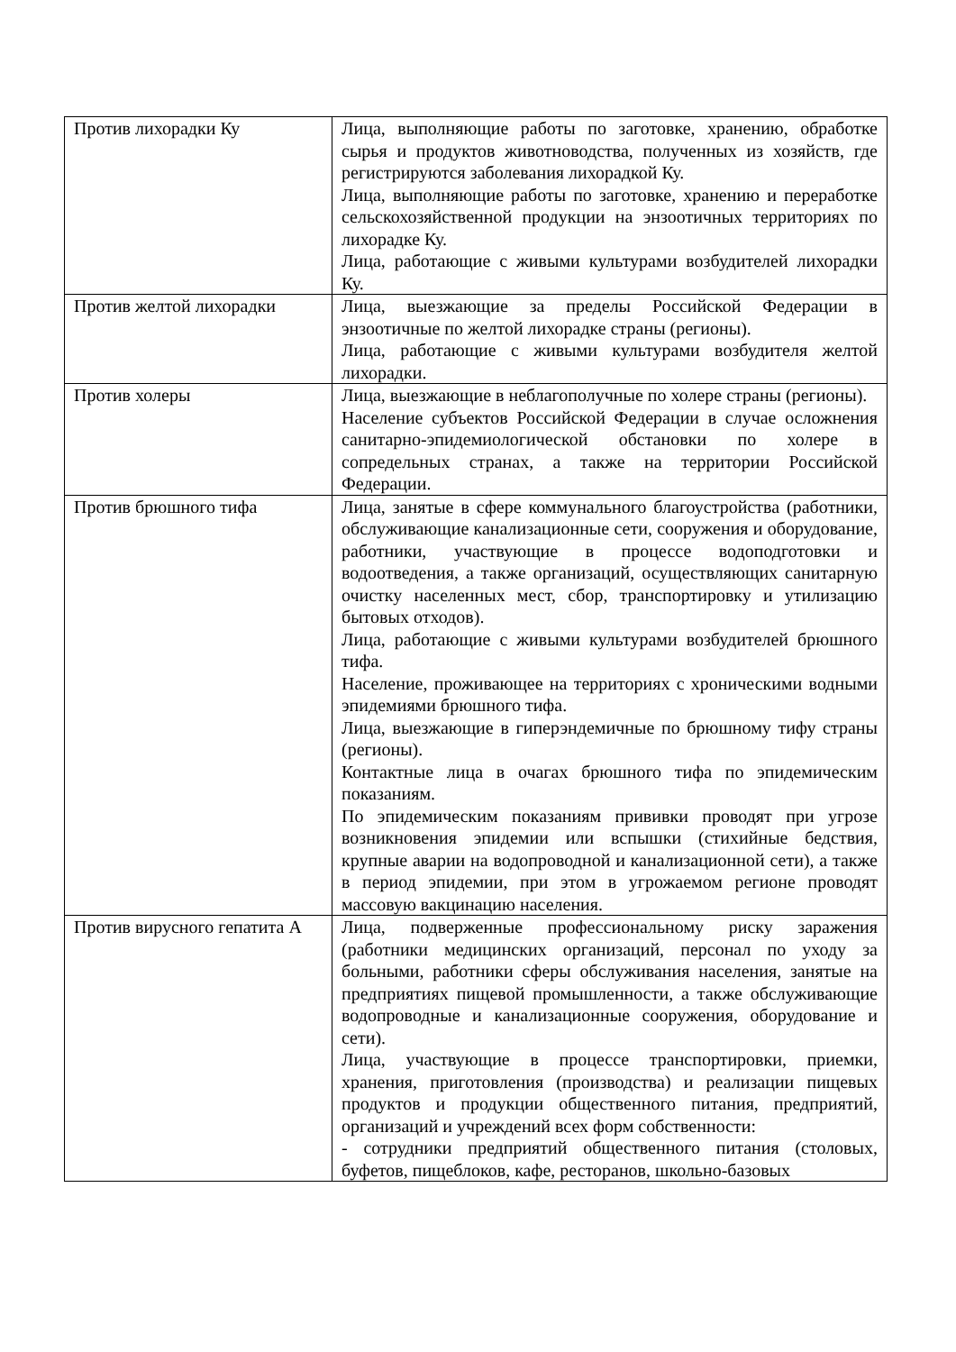| Против лихорадки Ку | Лица, выполняющие работы по заготовке, хранению, обработке сырья и продуктов животноводства, полученных из хозяйств, где регистрируются заболевания лихорадкой Ку. Лица, выполняющие работы по заготовке, хранению и переработке сельскохозяйственной продукции на энзоотичных территориях по лихорадке Ку. Лица, работающие с живыми культурами возбудителей лихорадки Ку. |
| Против желтой лихорадки | Лица, выезжающие за пределы Российской Федерации в энзоотичные по желтой лихорадке страны (регионы). Лица, работающие с живыми культурами возбудителя желтой лихорадки. |
| Против холеры | Лица, выезжающие в неблагополучные по холере страны (регионы). Население субъектов Российской Федерации в случае осложнения санитарно-эпидемиологической обстановки по холере в сопредельных странах, а также на территории Российской Федерации. |
| Против брюшного тифа | Лица, занятые в сфере коммунального благоустройства (работники, обслуживающие канализационные сети, сооружения и оборудование, работники, участвующие в процессе водоподготовки и водоотведения, а также организаций, осуществляющих санитарную очистку населенных мест, сбор, транспортировку и утилизацию бытовых отходов). Лица, работающие с живыми культурами возбудителей брюшного тифа. Население, проживающее на территориях с хроническими водными эпидемиями брюшного тифа. Лица, выезжающие в гиперэндемичные по брюшному тифу страны (регионы). Контактные лица в очагах брюшного тифа по эпидемическим показаниям. По эпидемическим показаниям прививки проводят при угрозе возникновения эпидемии или вспышки (стихийные бедствия, крупные аварии на водопроводной и канализационной сети), а также в период эпидемии, при этом в угрожаемом регионе проводят массовую вакцинацию населения. |
| Против вирусного гепатита А | Лица, подверженные профессиональному риску заражения (работники медицинских организаций, персонал по уходу за больными, работники сферы обслуживания населения, занятые на предприятиях пищевой промышленности, а также обслуживающие водопроводные и канализационные сооружения, оборудование и сети). Лица, участвующие в процессе транспортировки, приемки, хранения, приготовления (производства) и реализации пищевых продуктов и продукции общественного питания, предприятий, организаций и учреждений всех форм собственности: - сотрудники предприятий общественного питания (столовых, буфетов, пищеблоков, кафе, ресторанов, школьно-базовых |